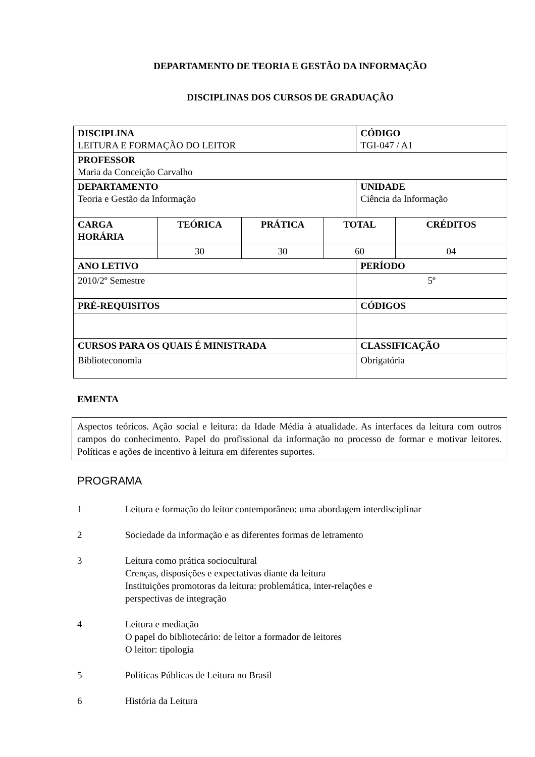DEPARTAMENTO DE TEORIA E GESTÃO DA INFORMAÇÃO
DISCIPLINAS DOS CURSOS DE GRADUAÇÃO
| DISCIPLINA LEITURA E FORMAÇÃO DO LEITOR | | | | CÓDIGO TGI-047 / A1 | |
| PROFESSOR Maria da Conceição Carvalho | | | | | |
| DEPARTAMENTO Teoria e Gestão da Informação | | | | UNIDADE Ciência da Informação | |
| CARGA HORÁRIA | TEÓRICA | PRÁTICA | TOTAL | | CRÉDITOS |
| | 30 | 30 | 60 | | 04 |
| ANO LETIVO | | | | PERÍODO | |
| 2010/2º Semestre | | | | 5º | |
| PRÉ-REQUISITOS | | | | CÓDIGOS | |
| CURSOS PARA OS QUAIS É MINISTRADA | | | | CLASSIFICAÇÃO | |
| Biblioteconomia | | | | Obrigatória | |
EMENTA
Aspectos teóricos. Ação social e leitura: da Idade Média à atualidade. As interfaces da leitura com outros campos do conhecimento. Papel do profissional da informação no processo de formar e motivar leitores. Políticas e ações de incentivo à leitura em diferentes suportes.
PROGRAMA
1 Leitura e formação do leitor contemporâneo: uma abordagem interdisciplinar
2 Sociedade da informação e as diferentes formas de letramento
3 Leitura como prática sociocultural
Crenças, disposições e expectativas diante da leitura
Instituições promotoras da leitura: problemática, inter-relações e
perspectivas de integração
4 Leitura e mediação
O papel do bibliotecário: de leitor a formador de leitores
O leitor: tipologia
5 Políticas Públicas de Leitura no Brasil
6 História da Leitura